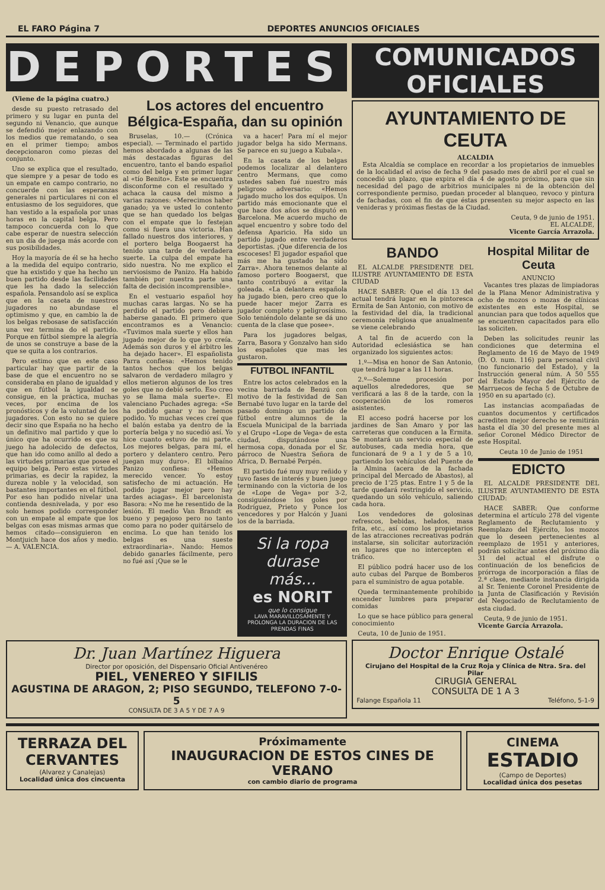EL FARO Página 7 DEPORTES ANUNCIOS OFICIALES
DEPORTES
(Viene de la página cuatro.)
desde su puesto retrasado del primero y su lugar en punta del segundo ni Venancio, que aunque se defendió mejor enlazando con los medios que rematando, o sea en el primer tiempo; ambos decepcionaron como piezas del conjunto.
Uno se explica que el resultado, que siempre y a pesar de todo es un empate en campo contrario, no concuerde con las esperanzas generales ni particulares ni con el entusiasmo de los seguidores, que han vestido a la española por unas horas en la capital belga. Pero tampoco concuerda con lo que cabe esperar de nuestra selección en un día de juega más acorde con sus posibilidades.
Hoy la mayoría de él se ha hecho a la medida del equipo contrario, que ha existido y que ha hecho un buen partido desde las facilidades que les ha dado la selección española. Pensandolo así se explica que en la caseta de nuestros jugadores no abundase el optimismo y que, en cambio la de los belgas rebosase de satisfacción una vez termina do el partido. Porque en fútbol siempre la alegría de unos se construye a base de la que se quita a los contrarios.
Pero estimo que en este caso particular hay que partir de la base de que el encuentro no se consideraba en plano de igualdad y que en fútbol la igualdad se consigue, en la práctica, muchas veces, por encima de los pronósticos y de la voluntad de los jugadores. Con esto no se quiere decir sino que España no ha hecho un definitivo mal partido y que lo único que ha ocurrido es que su juego ha adolecido de defectos, que han ido como anillo al dedo a las virtudes primarias que posee el equipo belga. Pero estas virtudes primarias, es decir la rapidez, la dureza noble y la velocidad, son bastantes importantes en el fútbol. Por eso han podido nivelar una contienda desnivelada, y por eso solo hemos podido corresponder con un empate al empate que los belgas con esas mismas armas que hemos citado—consiguieron en Montjuich hace dos años y medio.— A. VALENCIA.
Los actores del encuentro Bélgica-España, dan su opinión
Bruselas, 10.— (Crónica especial). — Terminado el partido hemos abordado a algunas de las más destacadas figuras del encuentro, tanto el bando español como del belga y en primer lugar al «tío Benito». Este se encuentra disconforme con el resultado y achaca la causa del mismo a varias razones: «Merecimos haber ganado; ya ve usted lo contento que se han quedado los belgas con el empate que lo festejan como si fuera una victoria. Han fallado nuestros dos interiores, y el portero belga Boogaerst ha tenido una tarde de verdadera suerte. La culpa del empate ha sido nuestra. No me explico el nerviosismo de Panizo. Ha habido también por nuestra parte una falta de decisión incomprensible».
En el vestuario español hoy muchas caras largas. No se ha perdido el partido pero debiera haberse ganado. El primero que encontramos es a Venancio: «Tuvimos mala suerte y ellos han jugado mejor de lo que yo creía. Además son duros y el árbitro les ha dejado hacer». El españolista Parra confiesa: «Hemos tenido tantos hechos que los belgas salvaron de verdadero milagro y ellos metieron algunos de los tres goles que no debió serlo. Eso creo yo se llama mala suerte». El valenciano Puchades agrega: «Se ha podido ganar y no hemos podido. Yo muchas veces creí que el balón estaba ya dentro de la portería belga y no sucedió así. Yo hice cuanto estuvo de mi parte. Los mejores belgas, para mí, el portero y delantero centro. Pero juegan muy duro». El bilbaíno Panizo confiesa: «Hemos merecido vencer. Yo estoy satisfecho de mi actuación. He podido jugar mejor pero hay tardes aciagas». El barcelonista Basora: «No me he resentido de la lesión. El medio Van Brandt es bueno y pegajoso pero no tanto como para no poder quitárselo de encima. Lo que han tenido los belgas es una sueste extraordinaria». Nando: Hemos debido ganarles fácilmente, pero no fué así ¡Que se le
va a hacer! Para mí el mejor jugador belga ha sido Mermans. Se parece en su juego a Kubala».
En la caseta de los belgas podemos localizar al delantero centro Mermans, que como ustedes saben fué nuestro más peligroso adversario: «Hemos jugado mucho los dos equipos. Un partido más emocionante que el que hace dos años se disputó en Barcelona. Me acuerdo mucho de aquel encuentro y sobre todo del defensa Aparicio. Ha sido un partido jugado entre verdaderos deportistas. ¡Que diferencia de los escoceses! El jugador español que más me ha gustado ha sido Zarra». Ahora tenemos delante al famoso portero Boogaerst, que tanto contribuyó a evitar la goleada. «La delantera española ha jugado bien, pero creo que lo puede hacer mejor Zarra es jugador completo y peligrosísimo. Solo teniéndolo delante se dá uno cuenta de la clase que posee».
Para los jugadores belgas, Zarra, Basora y Gonzalvo han sido los españoles que mas les gustaron.
FUTBOL INFANTIL
Entre los actos celebrados en la vecina barriada de Benzú con motivo de la festividad de San Bernabé tuvo lugar en la tarde del pasado domingo un partido de fútbol entre alumnos de la Escuela Municipal de la barriada y el Grupo «Lope de Vega» de esta ciudad, disputándose una hermosa copa, donada por el Sr. párroco de Nuestra Señora de Africa, D. Bernabé Perpén.
El partido fué muy muy reñido y tuvo fases de interés y buen juego terminando con la victoria de los de «Lope de Vega» por 3-2, consiguiéndose los goles por Rodríguez, Prieto y Ponce los vencedores y por Halcón y Juani los de la barriada.
Si la ropa durase más...
es NORIT
que lo consigue
LAVA MARAVILLOSAMENTE Y PROLONGA LA DURACION DE LAS PRENDAS FINAS
Dr. Juan Martínez Higuera
Director por oposición, del Dispensario Oficial Antivenéreo
PIEL, VENEREO Y SIFILIS
AGUSTINA DE ARAGON, 2; PISO SEGUNDO, TELEFONO 7-0-5
CONSULTA DE 3 A 5 Y DE 7 A 9
COMUNICADOS OFICIALES
AYUNTAMIENTO DE CEUTA
ALCALDIA
Esta Alcaldía se complace en recordar a los propietarios de inmuebles de la localidad el aviso de fecha 9 del pasado mes de abril por el cual se concedió un plazo, que expira el día 4 de agosto próximo, para que sin necesidad del pago de arbitrios municipales ni de la obtención del correspondiente permiso, puedan proceder al blanqueo, revoco y pintura de fachadas, con el fin de que éstas presenten su mejor aspecto en las venideras y próximas fiestas de la Ciudad.
Ceuta, 9 de junio de 1951.
EL ALCALDE,
Vicente García Arrazola.
BANDO
EL ALCALDE PRESIDENTE DEL ILUSTRE AYUNTAMIENTO DE ESTA CIUDAD
HACE SABER: Que el día 13 del actual tendrá lugar en la pintoresca Ermita de San Antonio, con motivo de la festividad del día, la tradicional ceremonia religiosa que anualmente se viene celebrando
A tal fin de acuerdo con la Autoridad eclesiástica se han organizado los siguientes actos:
1.º—Misa en honor de San Antonio, que tendrá lugar a las 11 horas.
2.º—Solemne procesión por aquellos alrededores, que se verificará a las 8 de la tarde, con la cooperación de los romeros asistentes.
El acceso podrá hacerse por los jardines de San Amaro y por las carreteras que conducen a la Ermita. Se montará un servicio especial de autobuses, cada media hora, que funcionará de 9 a 1 y de 5 a 10, partiendo los vehículos del Puente de la Almina (acera de la fachada principal del Mercado de Abastos), al precio de 1'25 ptas. Entre 1 y 5 de la tarde quedará restringido el servicio, quedando un sólo vehículo, saliendo cada hora.
Los vendedores de golosinas refrescos, bebidas, helados, masa frita, etc., así como los propietarios de las atracciones recreativas podrán instalarse, sin solicitar autorización en lugares que no intercepten el tráfico.
El público podrá hacer uso de los auto cubas del Parque de Bomberos para el suministro de agua potable.
Queda terminantemente prohibido encender lumbres para preparar comidas
Lo que se hace público para general conocimiento
Ceuta, 10 de Junio de 1951.
Hospital Militar de Ceuta
ANUNCIO
Vacantes tres plazas de limpiadoras de la Plana Menor Administrativa y ocho de mozos o mozas de clínicas existentes en este Hospital, se anuncian para que todos aquellos que se encuentren capacitados para ello las soliciten.
Deben las solicitudes reunir las condiciones que determina el Reglamento de 16 de Mayo de 1949 (D. O. num. 116) para personal civil (no funcionario del Estado), y la Instrucción general núm. A 50 555 del Estado Mayor del Ejército de Marruecos de fecha 5 de Octubre de 1950 en su apartado (c).
Las instancias acompañadas de cuantos documentos y certificados acrediten mejor derecho se remitirán hasta el día 30 del presente mes al señor Coronel Médico Director de este Hospital.
Ceuta 10 de Junio de 1951
EDICTO
EL ALCALDE PRESIDENTE DEL ILUSTRE AYUNTAMIENTO DE ESTA CIUDAD:
HACE SABER: Que conforme determina el artículo 278 del vigente Reglamento de Reclutamiento y Reemplazo del Ejército, los mozos que lo deseen pertenecientes al reemplazo de 1951 y anteriores, podrán solicitar antes del próximo día 31 del actual el disfrute o continuación de los beneficios de prórroga de incorporación a filas de 2.ª clase, mediante instancia dirigida al Sr. Teniente Coronel Presidente de la Junta de Clasificación y Revisión del Negociado de Reclutamiento de esta ciudad.
Ceuta, 9 de junio de 1951.
Vicente García Arrazola.
Doctor Enrique Ostalé
Cirujano del Hospital de la Cruz Roja y Clínica de Ntra. Sra. del Pilar
CIRUGIA GENERAL
CONSULTA DE 1 A 3
Falange Española 11 Teléfono, 5-1-9
TERRAZA DEL CERVANTES
(Alvarez y Canalejas)
Localidad única dos cincuenta
Próximamente
INAUGURACION DE ESTOS CINES DE VERANO
con cambio diario de programa
CINEMA
ESTADIO
(Campo de Deportes)
Localidad única dos pesetas